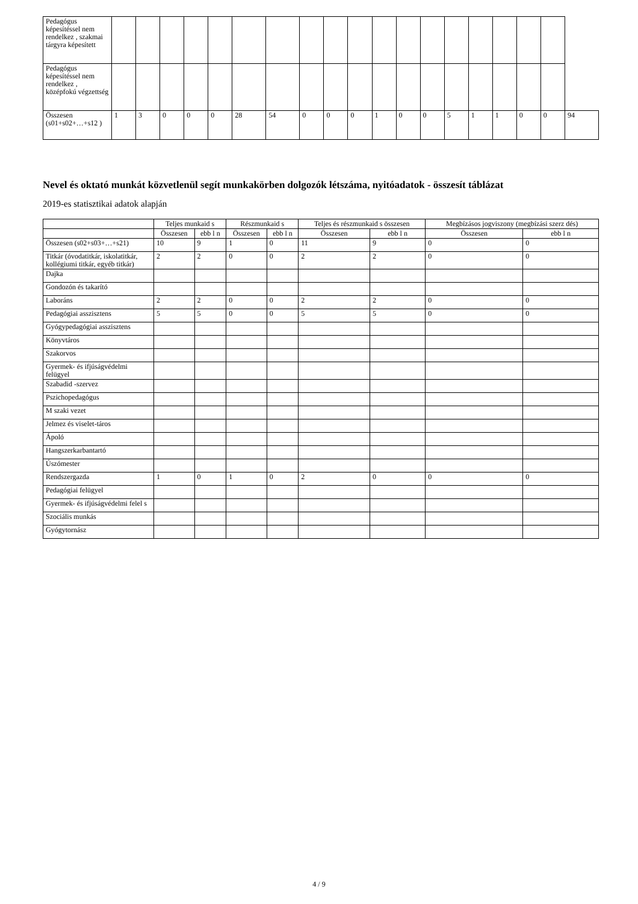| Pedagógus képesítéssel nem rendelkez , szakmai tárgyra képesített | | | | | | | | | | | | | | | | | | | |
| Pedagógus képesítéssel nem rendelkez , középfokú végzettség | | | | | | | | | | | | | | | | | | | |
| Összesen (s01+s02+…+s12 ) | 1 | 3 | 0 | 0 | 0 | 28 | 54 | 0 | 0 | 0 | 1 | 0 | 0 | 5 | 1 | 1 | 0 | 0 | 94 |
Nevel és oktató munkát közvetlenül segít munkakörben dolgozók létszáma, nyitóadatok - összesít táblázat
2019-es statisztikai adatok alapján
| | Teljes munkaid s | | Részmunkaid s | | Teljes és részmunkaid s összesen | | Megbízásos jogviszony (megbízási szerz dés) | |
| --- | --- | --- | --- | --- | --- | --- | --- | --- |
| | Összesen | ebb l n | Összesen | ebb l n | Összesen | ebb l n | Összesen | ebb l n |
| Összesen (s02+s03+…+s21) | 10 | 9 | 1 | 0 | 11 | 9 | 0 | 0 |
| Titkár (óvodatitkár, iskolatitkár, kollégiumi titkár, egyéb titkár) | 2 | 2 | 0 | 0 | 2 | 2 | 0 | 0 |
| Dajka | | | | | | | | |
| Gondozón és takarító | | | | | | | | |
| Laboráns | 2 | 2 | 0 | 0 | 2 | 2 | 0 | 0 |
| Pedagógiai asszisztens | 5 | 5 | 0 | 0 | 5 | 5 | 0 | 0 |
| Gyógypedagógiai asszisztens | | | | | | | | |
| Könyvtáros | | | | | | | | |
| Szakorvos | | | | | | | | |
| Gyermek- és ifjúságvédelmi felügyel | | | | | | | | |
| Szabadid -szervez | | | | | | | | |
| Pszichopedagógus | | | | | | | | |
| M szaki vezet | | | | | | | | |
| Jelmez és viselet-táros | | | | | | | | |
| Ápoló | | | | | | | | |
| Hangszerkarbantartó | | | | | | | | |
| Úszómester | | | | | | | | |
| Rendszergazda | 1 | 0 | 1 | 0 | 2 | 0 | 0 | 0 |
| Pedagógiai felügyel | | | | | | | | |
| Gyermek- és ifjúságvédelmi felel s | | | | | | | | |
| Szociális munkás | | | | | | | | |
| Gyógytornász | | | | | | | | |
4 / 9